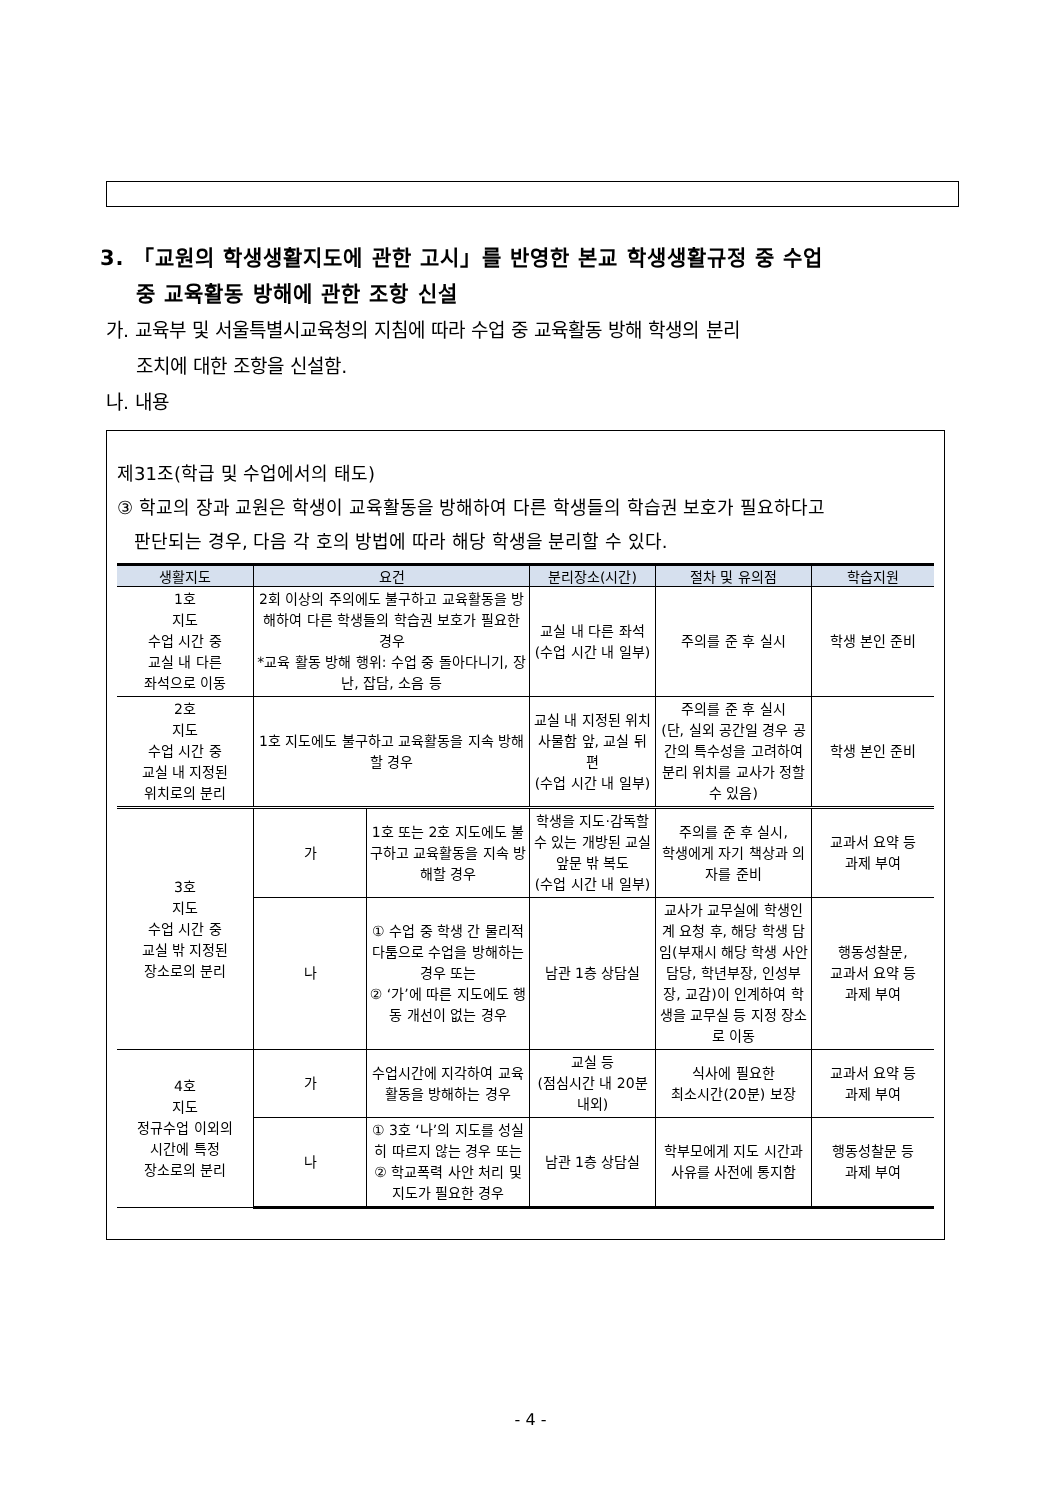3. 「교원의 학생생활지도에 관한 고시」를 반영한 본교 학생생활규정 중 수업
중 교육활동 방해에 관한 조항 신설
가. 교육부 및 서울특별시교육청의 지침에 따라 수업 중 교육활동 방해 학생의 분리
조치에 대한 조항을 신설함.
나. 내용
제31조(학급 및 수업에서의 태도)
③ 학교의 장과 교원은 학생이 교육활동을 방해하여 다른 학생들의 학습권 보호가 필요하다고
판단되는 경우, 다음 각 호의 방법에 따라 해당 학생을 분리할 수 있다.
| 생활지도 | 요건 | | 분리장소(시간) | 절차 및 유의점 | 학습지원 |
| --- | --- | --- | --- | --- | --- |
| 1호 지도 수업 시간 중 교실 내 다른 좌석으로 이동 | 2회 이상의 주의에도 불구하고 교육활동을 방해하여 다른 학생들의 학습권 보호가 필요한 경우 *교육 활동 방해 행위: 수업 중 돌아다니기, 장난, 잡담, 소음 등 | | 교실 내 다른 좌석 (수업 시간 내 일부) | 주의를 준 후 실시 | 학생 본인 준비 |
| 2호 지도 수업 시간 중 교실 내 지정된 위치로의 분리 | 1호 지도에도 불구하고 교육활동을 지속 방해할 경우 | | 교실 내 지정된 위치 사물함 앞, 교실 뒤편 (수업 시간 내 일부) | 주의를 준 후 실시 (단, 실외 공간일 경우 공간의 특수성을 고려하여 분리 위치를 교사가 정할 수 있음) | 학생 본인 준비 |
| 3호 지도 수업 시간 중 교실 밖 지정된 장소로의 분리 | 가 | 1호 또는 2호 지도에도 불구하고 교육활동을 지속 방해할 경우 | 학생을 지도·감독할 수 있는 개방된 교실 앞문 밖 복도 (수업 시간 내 일부) | 주의를 준 후 실시, 학생에게 자기 책상과 의자를 준비 | 교과서 요약 등 과제 부여 |
| | 나 | ① 수업 중 학생 간 물리적 다툼으로 수업을 방해하는 경우 또는 ② ‘가’에 따른 지도에도 행동 개선이 없는 경우 | 남관 1층 상담실 | 교사가 교무실에 학생인계 요청 후, 해당 학생 담임(부재시 해당 학생 사안담당, 학년부장, 인성부장, 교감)이 인계하여 학생을 교무실 등 지정 장소로 이동 | 행동성찰문, 교과서 요약 등 과제 부여 |
| 4호 지도 정규수업 이외의 시간에 특정 장소로의 분리 | 가 | 수업시간에 지각하여 교육활동을 방해하는 경우 | 교실 등 (점심시간 내 20분 내외) | 식사에 필요한 최소시간(20분) 보장 | 교과서 요약 등 과제 부여 |
| | 나 | ① 3호 ‘나’의 지도를 성실히 따르지 않는 경우 또는 ② 학교폭력 사안 처리 및 지도가 필요한 경우 | 남관 1층 상담실 | 학부모에게 지도 시간과 사유를 사전에 통지함 | 행동성찰문 등 과제 부여 |
- 4 -